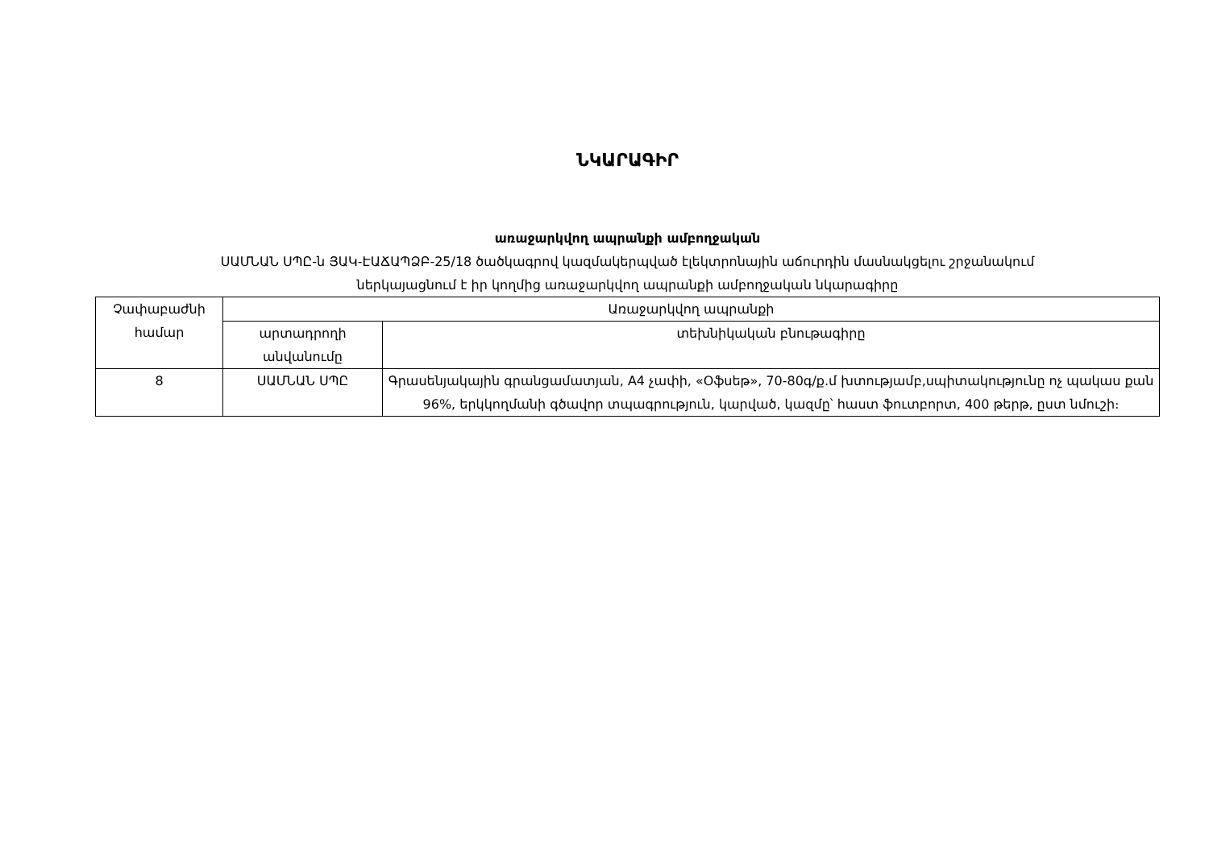ՆԿԱՐԱԳԻՐ
առաջարկվող ապրանքի ամբողջական
ՍԱՄՆԱՆ ՍՊԸ-ն ՅԱԿ-ԷԱՃԱՊՁԲ-25/18 ծածկագրով կազմակերպված էլեկտրոնային աճուրդին մասնակցելու շրջանակում
ներկայացնում է իր կողմից առաջարկվող ապրանքի ամբողջական նկարագիրը
| Չափաբաժնի համար | Առաջարկվող ապրանքի | |
| --- | --- | --- |
| | արտադրողի անվանումը | տեխնիկական բնութագիրը |
| 8 | ՍԱՄՆԱՆ ՍՊԸ | Գրասենյակային գրանցամատյան, A4 չափի, «Օֆսեթ», 70-80գ/ք.մ խտությամբ,սպիտակությունը ոչ պակաս քան 96%, երկկողմանի գծավոր տպագրություն, կարված, կազմը՝ հաստ ֆուտբորտ, 400 թերթ, ըստ նմուշի։ |